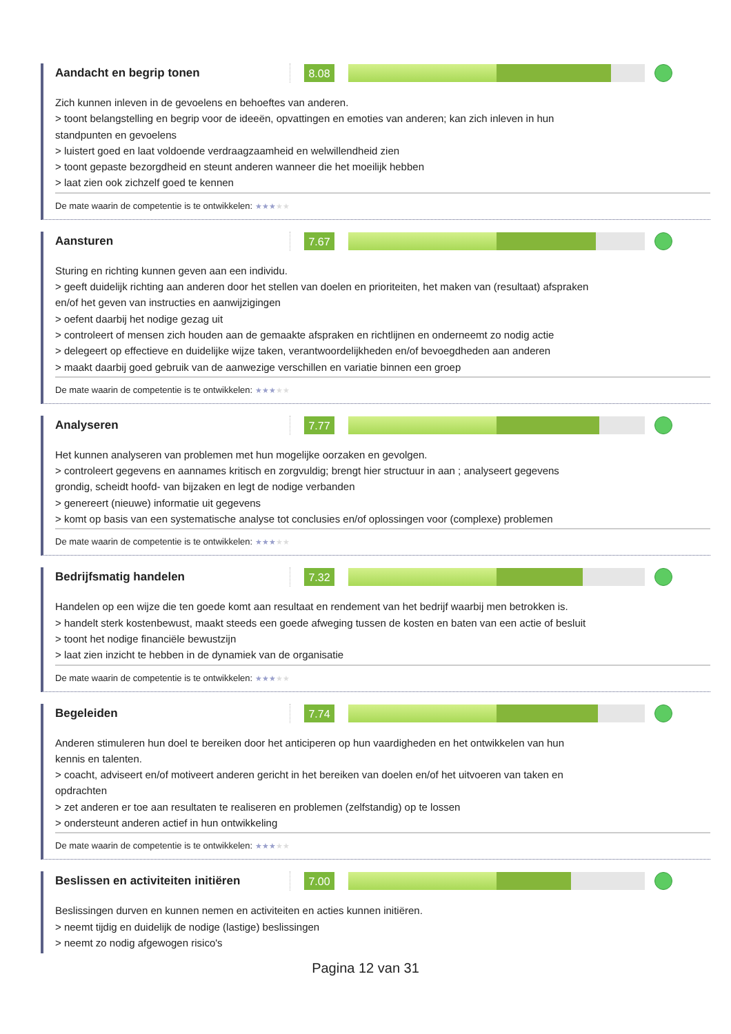Aandacht en begrip tonen
8.08
Zich kunnen inleven in de gevoelens en behoeftes van anderen.
> toont belangstelling en begrip voor de ideeën, opvattingen en emoties van anderen; kan zich inleven in hun standpunten en gevoelens
> luistert goed en laat voldoende verdraagzaamheid en welwillendheid zien
> toont gepaste bezorgdheid en steunt anderen wanneer die het moeilijk hebben
> laat zien ook zichzelf goed te kennen
De mate waarin de competentie is te ontwikkelen: ★★★★★
Aansturen
7.67
Sturing en richting kunnen geven aan een individu.
> geeft duidelijk richting aan anderen door het stellen van doelen en prioriteiten, het maken van (resultaat) afspraken en/of het geven van instructies en aanwijzigingen
> oefent daarbij het nodige gezag uit
> controleert of mensen zich houden aan de gemaakte afspraken en richtlijnen en onderneemt zo nodig actie
> delegeert op effectieve en duidelijke wijze taken, verantwoordelijkheden en/of bevoegdheden aan anderen
> maakt daarbij goed gebruik van de aanwezige verschillen en variatie binnen een groep
De mate waarin de competentie is te ontwikkelen: ★★★★★
Analyseren
7.77
Het kunnen analyseren van problemen met hun mogelijke oorzaken en gevolgen.
> controleert gegevens en aannames kritisch en zorgvuldig; brengt hier structuur in aan ; analyseert gegevens grondig, scheidt hoofd- van bijzaken en legt de nodige verbanden
> genereert (nieuwe) informatie uit gegevens
> komt op basis van een systematische analyse tot conclusies en/of oplossingen voor (complexe) problemen
De mate waarin de competentie is te ontwikkelen: ★★★★★
Bedrijfsmatig handelen
7.32
Handelen op een wijze die ten goede komt aan resultaat en rendement van het bedrijf waarbij men betrokken is.
> handelt sterk kostenbewust, maakt steeds een goede afweging tussen de kosten en baten van een actie of besluit
> toont het nodige financiële bewustzijn
> laat zien inzicht te hebben in de dynamiek van de organisatie
De mate waarin de competentie is te ontwikkelen: ★★★★★
Begeleiden
7.74
Anderen stimuleren hun doel te bereiken door het anticiperen op hun vaardigheden en het ontwikkelen van hun kennis en talenten.
> coacht, adviseert en/of motiveert anderen gericht in het bereiken van doelen en/of het uitvoeren van taken en opdrachten
> zet anderen er toe aan resultaten te realiseren en problemen (zelfstandig) op te lossen
> ondersteunt anderen actief in hun ontwikkeling
De mate waarin de competentie is te ontwikkelen: ★★★★★
Beslissen en activiteiten initiëren
7.00
Beslissingen durven en kunnen nemen en activiteiten en acties kunnen initiëren.
> neemt tijdig en duidelijk de nodige (lastige) beslissingen
> neemt zo nodig afgewogen risico's
Pagina 12 van 31